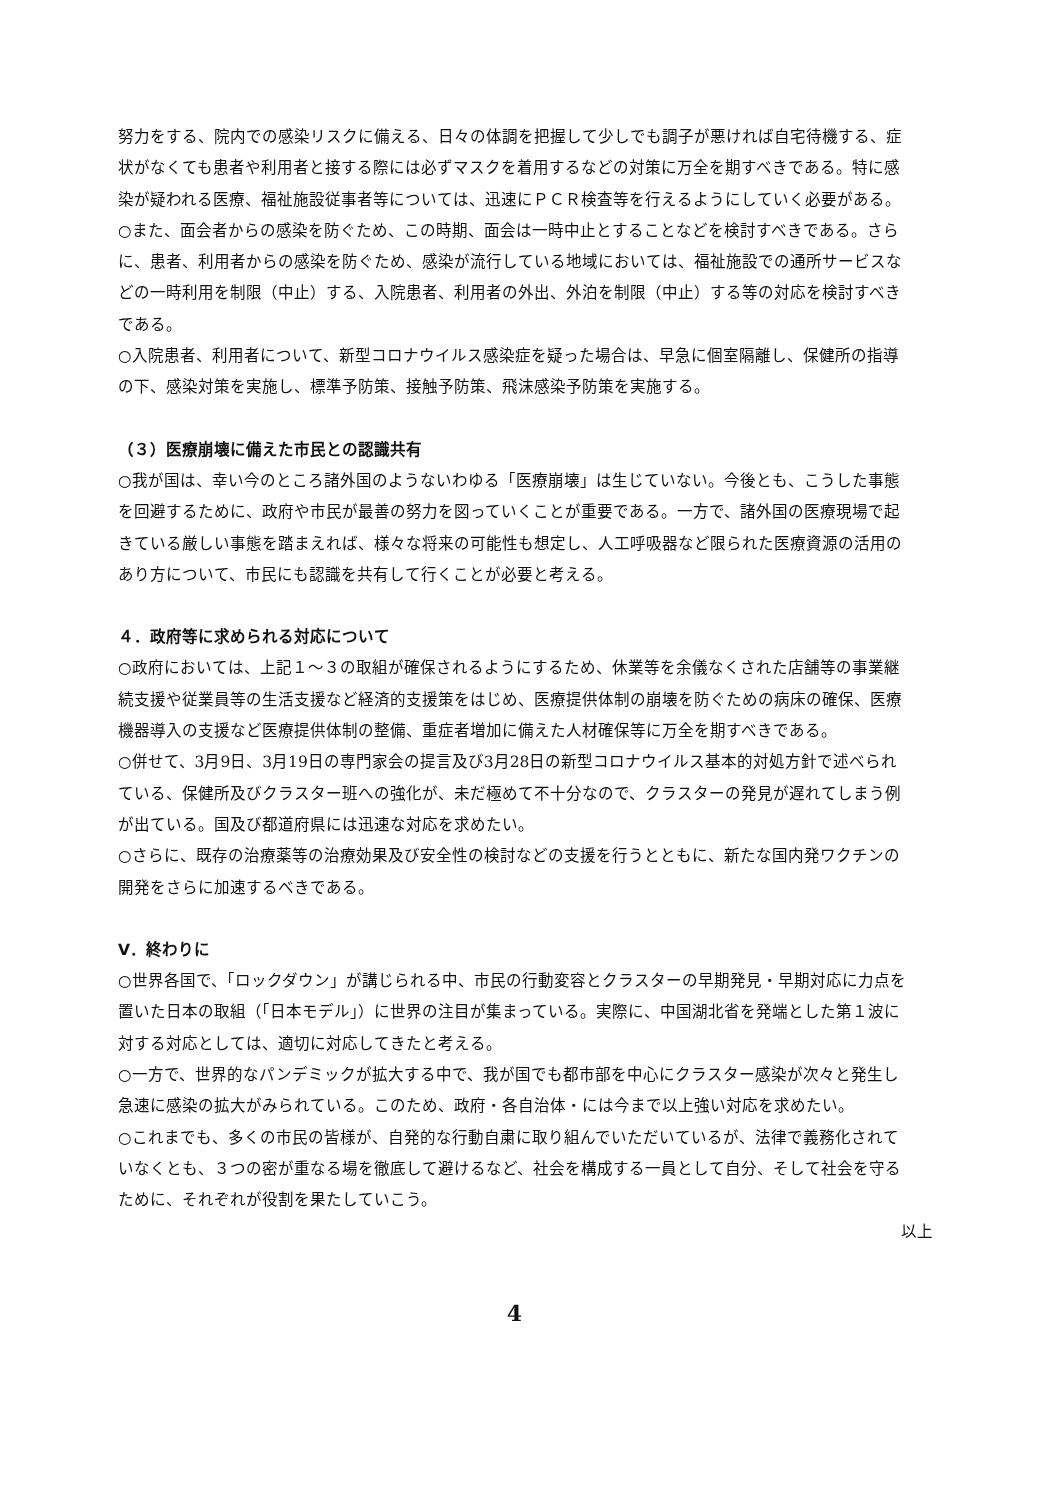努力をする、院内での感染リスクに備える、日々の体調を把握して少しでも調子が悪ければ自宅待機する、症状がなくても患者や利用者と接する際には必ずマスクを着用するなどの対策に万全を期すべきである。特に感染が疑われる医療、福祉施設従事者等については、迅速にＰＣＲ検査等を行えるようにしていく必要がある。
○また、面会者からの感染を防ぐため、この時期、面会は一時中止とすることなどを検討すべきである。さらに、患者、利用者からの感染を防ぐため、感染が流行している地域においては、福祉施設での通所サービスなどの一時利用を制限（中止）する、入院患者、利用者の外出、外泊を制限（中止）する等の対応を検討すべきである。
○入院患者、利用者について、新型コロナウイルス感染症を疑った場合は、早急に個室隔離し、保健所の指導の下、感染対策を実施し、標準予防策、接触予防策、飛沫感染予防策を実施する。
（３）医療崩壊に備えた市民との認識共有
○我が国は、幸い今のところ諸外国のようないわゆる「医療崩壊」は生じていない。今後とも、こうした事態を回避するために、政府や市民が最善の努力を図っていくことが重要である。一方で、諸外国の医療現場で起きている厳しい事態を踏まえれば、様々な将来の可能性も想定し、人工呼吸器など限られた医療資源の活用のあり方について、市民にも認識を共有して行くことが必要と考える。
４．政府等に求められる対応について
○政府においては、上記１～３の取組が確保されるようにするため、休業等を余儀なくされた店舗等の事業継続支援や従業員等の生活支援など経済的支援策をはじめ、医療提供体制の崩壊を防ぐための病床の確保、医療機器導入の支援など医療提供体制の整備、重症者増加に備えた人材確保等に万全を期すべきである。
○併せて、3月9日、3月19日の専門家会の提言及び3月28日の新型コロナウイルス基本的対処方針で述べられている、保健所及びクラスター班への強化が、未だ極めて不十分なので、クラスターの発見が遅れてしまう例が出ている。国及び都道府県には迅速な対応を求めたい。
○さらに、既存の治療薬等の治療効果及び安全性の検討などの支援を行うとともに、新たな国内発ワクチンの開発をさらに加速するべきである。
Ⅴ．終わりに
○世界各国で、「ロックダウン」が講じられる中、市民の行動変容とクラスターの早期発見・早期対応に力点を置いた日本の取組（「日本モデル」）に世界の注目が集まっている。実際に、中国湖北省を発端とした第１波に対する対応としては、適切に対応してきたと考える。
○一方で、世界的なパンデミックが拡大する中で、我が国でも都市部を中心にクラスター感染が次々と発生し急速に感染の拡大がみられている。このため、政府・各自治体・には今まで以上強い対応を求めたい。
○これまでも、多くの市民の皆様が、自発的な行動自粛に取り組んでいただいているが、法律で義務化されていなくとも、３つの密が重なる場を徹底して避けるなど、社会を構成する一員として自分、そして社会を守るために、それぞれが役割を果たしていこう。
以上
4